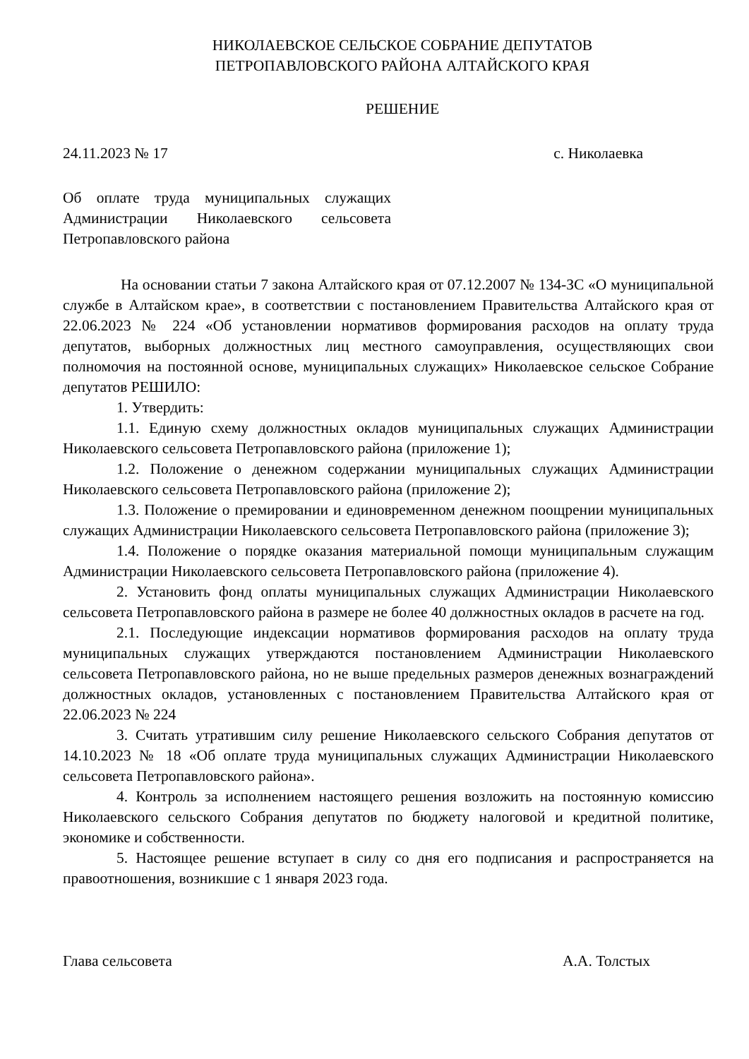НИКОЛАЕВСКОЕ СЕЛЬСКОЕ СОБРАНИЕ ДЕПУТАТОВ
ПЕТРОПАВЛОВСКОГО РАЙОНА АЛТАЙСКОГО КРАЯ
РЕШЕНИЕ
24.11.2023 № 17 с. Николаевка
Об оплате труда муниципальных служащих Администрации Николаевского сельсовета Петропавловского района
На основании статьи 7 закона Алтайского края от 07.12.2007 № 134-ЗС «О муниципальной службе в Алтайском крае», в соответствии с постановлением Правительства Алтайского края от 22.06.2023 № 224 «Об установлении нормативов формирования расходов на оплату труда депутатов, выборных должностных лиц местного самоуправления, осуществляющих свои полномочия на постоянной основе, муниципальных служащих» Николаевское сельское Собрание депутатов РЕШИЛО:
1. Утвердить:
1.1. Единую схему должностных окладов муниципальных служащих Администрации Николаевского сельсовета Петропавловского района (приложение 1);
1.2. Положение о денежном содержании муниципальных служащих Администрации Николаевского сельсовета Петропавловского района (приложение 2);
1.3. Положение о премировании и единовременном денежном поощрении муниципальных служащих Администрации Николаевского сельсовета Петропавловского района (приложение 3);
1.4. Положение о порядке оказания материальной помощи муниципальным служащим Администрации Николаевского сельсовета Петропавловского района (приложение 4).
2. Установить фонд оплаты муниципальных служащих Администрации Николаевского сельсовета Петропавловского района в размере не более 40 должностных окладов в расчете на год.
2.1. Последующие индексации нормативов формирования расходов на оплату труда муниципальных служащих утверждаются постановлением Администрации Николаевского сельсовета Петропавловского района, но не выше предельных размеров денежных вознаграждений должностных окладов, установленных с постановлением Правительства Алтайского края от 22.06.2023 № 224
3. Считать утратившим силу решение Николаевского сельского Собрания депутатов от 14.10.2023 № 18 «Об оплате труда муниципальных служащих Администрации Николаевского сельсовета Петропавловского района».
4. Контроль за исполнением настоящего решения возложить на постоянную комиссию Николаевского сельского Собрания депутатов по бюджету налоговой и кредитной политике, экономике и собственности.
5. Настоящее решение вступает в силу со дня его подписания и распространяется на правоотношения, возникшие с 1 января 2023 года.
Глава сельсовета А.А. Толстых